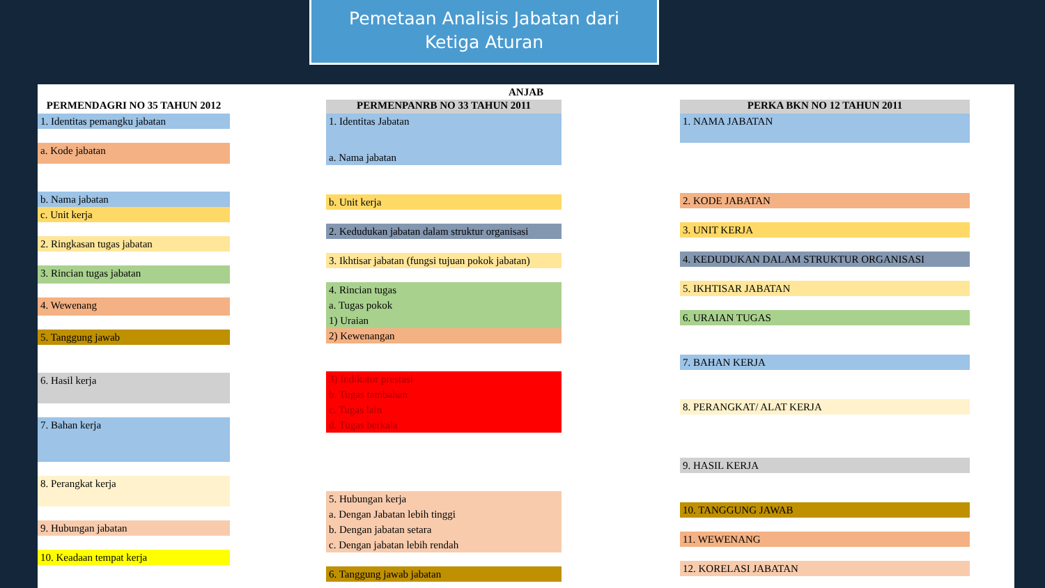Pemetaan Analisis Jabatan dari
Ketiga Aturan
ANJAB
PERMENDAGRI NO 35 TAHUN 2012
1. Identitas pemangku jabatan
a. Kode jabatan
b. Nama jabatan
c. Unit kerja
2. Ringkasan tugas jabatan
3. Rincian tugas jabatan
4. Wewenang
5. Tanggung jawab
6. Hasil kerja
7. Bahan kerja
8. Perangkat kerja
9. Hubungan jabatan
10. Keadaan tempat kerja
PERMENPANRB NO 33 TAHUN 2011
1. Identitas Jabatan
a. Nama jabatan
b. Unit kerja
2. Kedudukan jabatan dalam struktur organisasi
3. Ikhtisar jabatan (fungsi tujuan pokok jabatan)
4. Rincian tugas
a. Tugas pokok
1) Uraian
2) Kewenangan
3) Indikator prestasi
b. Tugas tambahan
c. Tugas lain
d. Tugas berkala
5. Hubungan kerja
a. Dengan Jabatan lebih tinggi
b. Dengan jabatan setara
c. Dengan jabatan lebih rendah
6. Tanggung jawab jabatan
PERKA BKN NO 12 TAHUN 2011
1. NAMA JABATAN
2. KODE JABATAN
3. UNIT KERJA
4. KEDUDUKAN DALAM STRUKTUR ORGANISASI
5. IKHTISAR JABATAN
6. URAIAN TUGAS
7. BAHAN KERJA
8. PERANGKAT/ ALAT KERJA
9. HASIL KERJA
10. TANGGUNG JAWAB
11. WEWENANG
12. KORELASI JABATAN